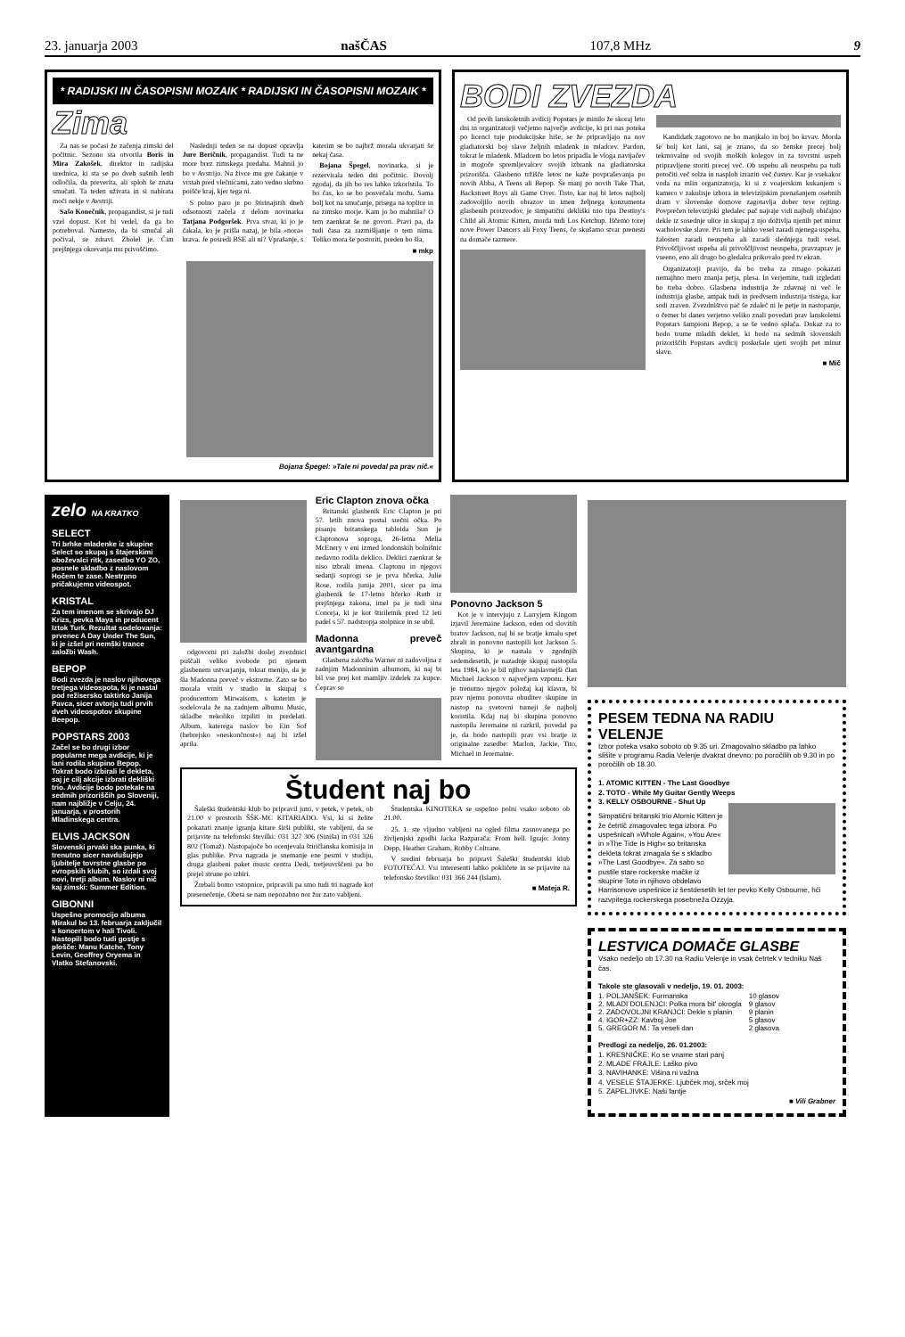23. januarja 2003 našČAS 107,8 MHz 9
* RADIJSKI IN ČASOPISNI MOZAIK * RADIJSKI IN ČASOPISNI MOZAIK *
Zima
Za nas se počasi že začenja zimski del počitnic. Sezono sta otvorila Boris in Mira Zakošek, direktor in radijska urednica, ki sta se po dveh sušnih letih odločila, da preverita, ali sploh še znata smučati. Ta teden uživata in si nabirata moči nekje v Avstriji.
Sašo Konečnik, propagandist, si je tudi vzel dopust. Kot bi vedel, da ga bo potreboval. Namesto, da bi smučal ali počival, se zdravi. Zbolel je. Čim prejšnjega okrevanja mu privoščimo.
Naslednji teden se na dopust opravlja Jure Beričnik, propagandist. Tudi ta ne more brez zimskega predaha. Mahnil jo bo v Avstrijo. Na živce mu gre čakanje v vrstah pred vlečnicami, zato vedno skrbno poišče kraj, kjer tega ni.
S polno paro je po štirinajstih dneh odsotnosti začela z delom novinarka Tatjana Podgoršek. Prva stvar, ki jo je čakala, ko je prišla nazaj, je bila »nora« krava. Je posredi BSE ali ni? Vprašanje, s katerim se bo najbrž morala ukvarjati še nekaj časa.
Bojana Špegel, novinarka, si je rezervirala teden dni počitnic. Dovolj zgodaj, da jih bo res lahko izkoristila. To bo čas, ko se bo posvečala možu. Sama bolj kot na smučanje, prisega na toplice in na zimsko morje. Kam jo bo mahnila? O tem zaenkrat še ne govori. Pravi pa, da tudi časa za razmišljanje o tem nima. Toliko mora še postoriti, preden bo šla.
■ mkp
Bojana Špegel: »Tale ni povedal pa prav nič.«
BODI ZVEZDA
Od prvih lanskoletnih avdicij Popstars je minilo že skoraj leto dni in organizatorji večjetno največje avdicije, ki pri nas poteka po licenci tuje produkcijske hiše, se že pripravljajo na nov gladiatorski boj slave željnih mladenk in mladcev. Pardon, tokrat le mladenk. Mladcem bo letos pripadla le vloga navijačev in mogoče spremljevalcev svojih izbrank na gladiatorska prizorišča. Glasbeno tržišče letos ne kaže povpraševanja po novih Abba, A Teens ali Bepop. Še manj po novih Take That, Backstreet Boys ali Game Over. Tisto, kar naj bi letos najbolj zadovoljilo novih obrazov in imen željnega konzumenta glasbenih proizvodov, je simpatični dekliški trio tipa Destiny's Child ali Atomic Kitten, morda tudi Los Ketchup. Iščemo torej nove Power Dancers ali Foxy Teens, če skušamo stvar prenesti na domače razmere.
Kandidatk zagotovo ne bo manjkalo in boj bo krvav. Morda še bolj kot lani, saj je znano, da so ženske precej bolj tekmovalne od svojih moških kolegov in za tovrstni uspeh pripravljene storiti precej več. Ob uspehu ali neuspehu pa tudi potočiti več solza in nasploh izraziti več čustev. Kar je vsekakor voda na mlin organizatorja, ki si z voajerskim kukanjem s kamero v zakulisje izbora in televizijskim prenašanjem osebnih dram v slovenske domove zagotavlja dober teve rejting. Povprečen televizijski gledalec pač najraje vidi najbolj običajno dekle iz sosednje ulice in skupaj z njo doživlja njenih pet minut warholovske slave. Pri tem je lahko vesel zaradi njenega uspeha, žalosten zaradi neuspeha ali zaradi slednjega tudi vesel. Privoščljivost uspeha ali privoščljivost neuspeha, pravzaprav je vseeno, eno ali drugo bo gledalca prikovalo pred tv ekran.
Organizatorji pravijo, da bo treba za zmago pokazati nemajhno mero znanja petja, plesa. In verjemite, tudi izgledati bo treba dobro. Glasbena industrija že zdavnaj ni več le industrija glasbe, ampak tudi in predvsem industrija tistega, kar sodi zraven. Zvezdništvo pač še zdaleč ni le petje in nastopanje, o čemer bi danes verjetno veliko znali povedati prav lanskoletni Popstars šampioni Bepop, a se še vedno splača. Dokaz za to bodo trume mladih deklet, ki bodo na sedmih slovenskih prizoriščih Popstars avdicij poskušale ujeti svojih pet minut slave.
■ Mič
zelo NA KRATKO
SELECT
Tri brhke mladenke iz skupine Select so skupaj s štajerskimi oboževalci ritk, zasedbo YO ZO, posnele skladbo z naslovom Hočem te zase. Nestrpno pričakujemo videospot.
KRISTAL
Za tem imenom se skrivajo DJ Krizs, pevka Maya in producent Iztok Turk. Rezultat sodelovanja: prvenec A Day Under The Sun, ki je izšel pri nemški trance založbi Wash.
BEPOP
Bodi zvezda je naslov njihovega tretjega videospota, ki je nastal pod režisersko taktirko Janija Pavca, sicer avtorja tudi prvih dveh videospotov skupine Beepop.
POPSTARS 2003
Začel se bo drugi izbor popularne mega avdicije, ki je lani rodila skupino Bepop. Tokrat bodo izbirali le dekleta, saj je cilj akcije izbrati dekliški trio. Avdicije bodo potekale na sedmih prizoriščih po Sloveniji, nam najbližje v Celju, 24. januarja, v prostorih Mladinskega centra.
ELVIS JACKSON
Slovenski prvaki ska punka, ki trenutno sicer navdušujejo ljubitelje tovrstne glasbe po evropskih klubih, so izdali svoj novi, tretji album. Naslov ni nič kaj zimski: Summer Edition.
GIBONNI
Uspešno promocijo albuma Mirakul bo 13. februarja zaključil s koncertom v hali Tivoli. Nastopili bodo tudi gostje s plošče: Manu Katche, Tony Levin, Geoffrey Oryema in Vlatko Stefanovski.
odgovorni pri založbi doslej zvezdnici puščali veliko svobode pri njenem glasbenem ustvarjanju, tokrat menijo, da je šla Madonna preveč v ekstreme. Zato se bo morala vrniti v studio in skupaj s producentom Mirwaisom, s katerim je sodelovala že na zadnjem albumu Music, skladbe nekoliko izpiliti in predelati. Album, katerega naslov bo Ein Sof (hebrejsko »neskončnost«) naj bi izšel aprila.
Eric Clapton znova očka
Britanski glasbenik Eric Clapton je pri 57. letih znova postal srečni očka. Po pisanju britanskega tabloida Sun je Claptonova soproga, 26-letna Melia McEnery v eni izmed londonskih bolnišnic nedavno rodila deklico. Deklici zaenkrat še niso izbrali imena. Claptonu in njegovi sedanji soprogi se je prva hčerka, Julie Rose, rodila junija 2001, sicer pa ima glasbenik še 17-letno hčerko Ruth iz prejšnjega zakona, imel pa je tudi sina Conorja, ki je kot štiriletnik pred 12 leti padel s 57. nadstropja stolpnice in se ubil.
Madonna preveč avantgardna
Glasbena založba Warner ni zadovoljna z zadnjim Madonninim albumom, ki naj bi bil vse prej kot mamljiv izdelek za kupce. Čeprav so
Ponovno Jackson 5
Kot je v intervjuju z Larryjem Kingom izjavil Jeremaine Jackson, eden od slovitih bratov Jackson, naj bi se bratje kmalu spet zbrali in ponovno nastopili kot Jackson 5. Skupina, ki je nastala v zgodnjih sedemdesetih, je nazadnje skupaj nastopila leta 1984, ko je bil njihov najslavnejši član Michael Jackson v največjem vzponu. Ker je trenutno njegov položaj kaj klavrn, bi prav njemu ponovna obuditev skupine in nastop na svetovni turneji še najbolj koristila. Kdaj naj bi skupina ponovno nastopila Jeremaine ni razkril, povedal pa je, da bodo nastopili prav vsi bratje iz originalne zasedbe: Marlon, Jackie, Tito, Michael in Jeremaine.
Študent naj bo
Šaleški študentski klub bo pripravil jutri, v petek, v petek, ob 21.00 v prostorih ŠŠK-MC KITARIADO. Vsi, ki si želite pokazati znanje igranja kitare širši publiki, ste vabljeni, da se prijavite na telefonski številki: 031 327 306 (Siniša) in 031 326 802 (Tomaž). Nastopajoče bo ocenjevala štiričlanska komisija in glas publike. Prva nagrada je snemanje ene pesmi v studiju, druga glasbeni paket music centra Dedi, tretjeuvrščeni pa bo prejel strune po izbiri.
Žrebali bomo vstopnice, pripravili pa smo tudi tri nagrade kot presenečenje. Obeta se nam nepozabno nor žur zato vabljeni.
Študentska KINOTEKA se uspešno polni vsako soboto ob 21.00.
25. 1. ste vljudno vabljeni na ogled filma zasnovanega po življenjski zgodbi Jacka Razparača: From hell. Igrajo: Jonny Depp, Heather Graham, Robby Coltrane.
V sredini februarja bo pripravi Šaleški študentski klub FOTOTEČAJ. Vsi interesenti lahko pokličete in se prijavite na telefonsko številko: 031 366 244 (Islam).
■ Mateja R.
PESEM TEDNA NA RADIU VELENJE
Izbor poteka vsako soboto ob 9.35 uri. Zmagovalno skladbo pa lahko slišite v programu Radia Velenje dvakrat dnevno: po poročilih ob 9.30 in po poročilih ob 18.30.
1. ATOMIC KITTEN - The Last Goodbye
2. TOTO - While My Guitar Gently Weeps
3. KELLY OSBOURNE - Shut Up
Simpatični britanski trio Atomic Kitten je že četrtič zmagovalec tega izbora. Po uspešnicah »Whole Again«, »You Are« in »The Tide Is High« so britanska dekleta tokrat zmagala še s skladbo »The Last Goodbye«. Za sabo so pustile stare rockerske mačke iz skupine Toto in njihovo obdelavo Harrisonove uspešnice iz šestdesetih let ter pevko Kelly Osbourne, hči razvpitega rockerskega posebneža Ozzyja.
LESTVICA DOMAČE GLASBE
Vsako nedeljo ob 17.30 na Radiu Velenje in vsak četrtek v tedniku Naš čas.
Takole ste glasovali v nedeljo, 19. 01. 2003:
| 1. POLJANŠEK: Furmanska | 10 glasov |
| 2. MLADI DOLENJCI: Polka mora bit' okrogla | 9 glasov |
| 2. ZADOVOLJNI KRANJCI: Dekle s planin | 9 planin |
| 4. IGOR+ZZ: Kavboj Joe | 5 glasov |
| 5. GREGOR M.: Ta veseli dan | 2 glasova |
Predlogi za nedeljo, 26. 01.2003:
1. KRESNIČKE: Ko se vname stari panj
2. MLADE FRAJLE: Laško pivo
3. NAVIHANKE: Višina ni važna
4. VESELE ŠTAJERKE: Ljubček moj, srček moj
5. ZAPELJIVKE: Naši fantje
■ Vili Grabner